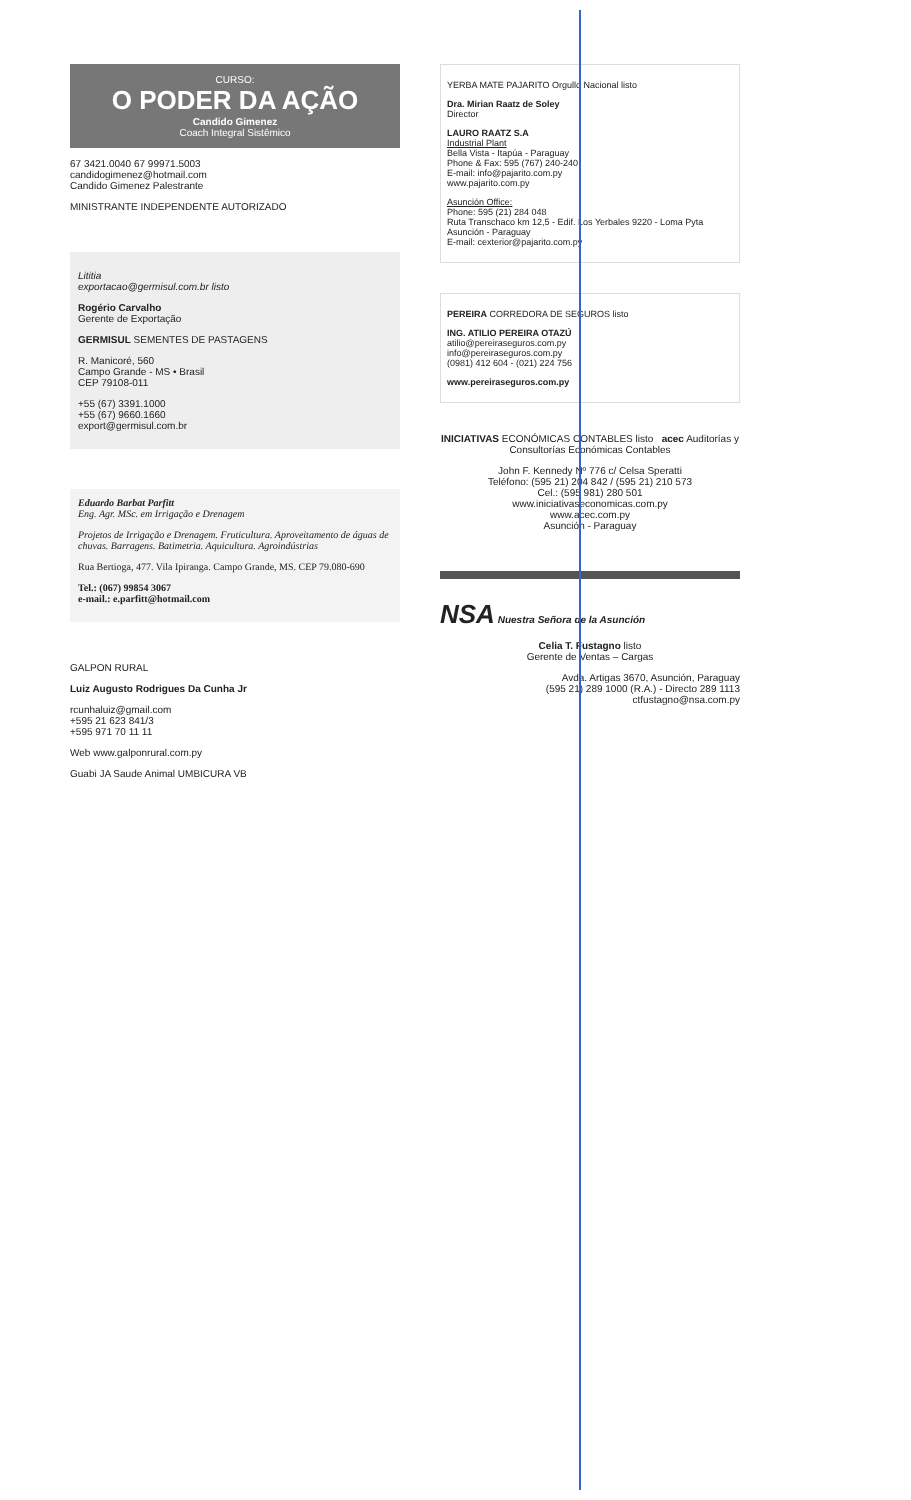CURSO:
O PODER DA AÇÃO
Candido Gimenez
Coach Integral Sistêmico
67 3421.0040 67 99971.5003
candidogimenez@hotmail.com
Candido Gimenez Palestrante
MINISTRANTE INDEPENDENTE AUTORIZADO
Lititia
exportacao@germisul.com.br listo
Rogério Carvalho
Gerente de Exportação
GERMISUL SEMENTES DE PASTAGENS
R. Manicoré, 560
Campo Grande - MS • Brasil
CEP 79108-011
+55 (67) 3391.1000
+55 (67) 9660.1660
export@germisul.com.br
Eduardo Barbat Parfitt
Eng. Agr. MSc. em Irrigação e Drenagem
Projetos de Irrigação e Drenagem. Fruticultura. Aproveitamento de águas de chuvas. Barragens. Batimetria. Aquicultura. Agroindústrias
Rua Bertioga, 477. Vila Ipiranga. Campo Grande, MS. CEP 79.080-690
Tel.: (067) 99854 3067
e-mail.: e.parfitt@hotmail.com
GALPON RURAL
Luiz Augusto Rodrigues Da Cunha Jr
rcunhaluiz@gmail.com
+595 21 623 841/3
+595 971 70 11 11
Web www.galponrural.com.py
Guabi JA Saude Animal UMBICURA VB
YERBA MATE PAJARITO Orgullo Nacional listo
Dra. Mirian Raatz de Soley
Director
LAURO RAATZ S.A
Industrial Plant
Bella Vista - Itapúa - Paraguay
Phone & Fax: 595 (767) 240-240
E-mail: info@pajarito.com.py
www.pajarito.com.py
Asunción Office:
Phone: 595 (21) 284 048
Ruta Transchaco km 12,5 - Edif. Los Yerbales 9220 - Loma Pyta
Asunción - Paraguay
E-mail: cexterior@pajarito.com.py
PEREIRA CORREDORA DE SEGUROS listo
ING. ATILIO PEREIRA OTAZÚ
atilio@pereiraseguros.com.py
info@pereiraseguros.com.py
(0981) 412 604 - (021) 224 756
www.pereiraseguros.com.py
INICIATIVAS ECONÓMICAS CONTABLES listo acec Auditorías y Consultorías Económicas Contables
John F. Kennedy Nº 776 c/ Celsa Speratti
Teléfono: (595 21) 204 842 / (595 21) 210 573
Cel.: (595 981) 280 501
www.iniciativaseconomicas.com.py
www.acec.com.py
Asunción - Paraguay
NSA Nuestra Señora de la Asunción
Celia T. Fustagno listo
Gerente de Ventas – Cargas
Avda. Artigas 3670, Asunción, Paraguay
(595 21) 289 1000 (R.A.) - Directo 289 1113
ctfustagno@nsa.com.py